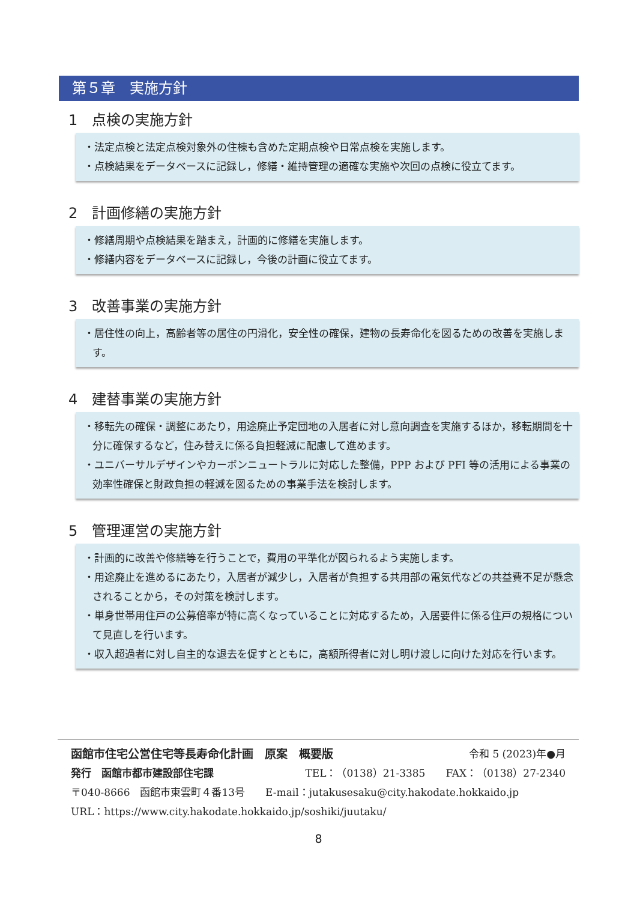第５章　実施方針
1　点検の実施方針
・法定点検と法定点検対象外の住棟も含めた定期点検や日常点検を実施します。
・点検結果をデータベースに記録し，修繕・維持管理の適確な実施や次回の点検に役立てます。
2　計画修繕の実施方針
・修繕周期や点検結果を踏まえ，計画的に修繕を実施します。
・修繕内容をデータベースに記録し，今後の計画に役立てます。
3　改善事業の実施方針
・居住性の向上，高齢者等の居住の円滑化，安全性の確保，建物の長寿命化を図るための改善を実施します。
4　建替事業の実施方針
・移転先の確保・調整にあたり，用途廃止予定団地の入居者に対し意向調査を実施するほか，移転期間を十分に確保するなど，住み替えに係る負担軽減に配慮して進めます。
・ユニバーサルデザインやカーボンニュートラルに対応した整備，PPP および PFI 等の活用による事業の効率性確保と財政負担の軽減を図るための事業手法を検討します。
5　管理運営の実施方針
・計画的に改善や修繕等を行うことで，費用の平準化が図られるよう実施します。
・用途廃止を進めるにあたり，入居者が減少し，入居者が負担する共用部の電気代などの共益費不足が懸念されることから，その対策を検討します。
・単身世帯用住戸の公募倍率が特に高くなっていることに対応するため，入居要件に係る住戸の規格について見直しを行います。
・収入超過者に対し自主的な退去を促すとともに，高額所得者に対し明け渡しに向けた対応を行います。
函館市住宅公営住宅等長寿命化計画　原案　概要版 令和 5 (2023)年●月
発行　函館市都市建設部住宅課 TEL：（0138）21-3385　　FAX：（0138）27-2340
〒040-8666　函館市東雲町４番13号　　E-mail：jutakusesaku@city.hakodate.hokkaido.jp
URL：https://www.city.hakodate.hokkaido.jp/soshiki/juutaku/
8